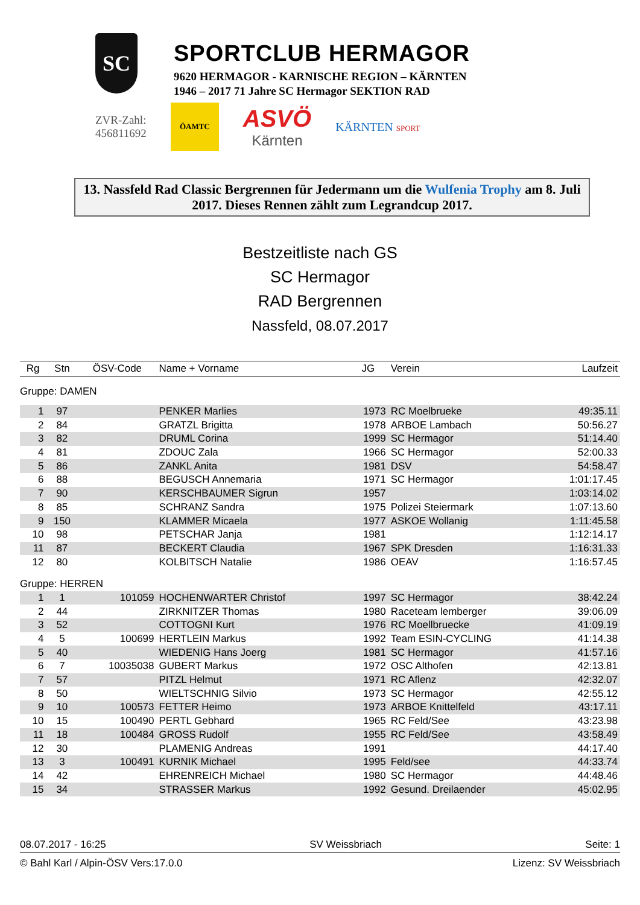SC
SPORTCLUB HERMAGOR
9620 HERMAGOR - KARNISCHE REGION – KÄRNTEN
1946 – 2017 71 Jahre SC Hermagor SEKTION RAD
ZVR-Zahl:
456811692
ÖAMTC
ASVÖ
Kärnten
KÄRNTEN SPORT
13. Nassfeld Rad Classic Bergrennen für Jedermann um die Wulfenia Trophy am 8. Juli 2017. Dieses Rennen zählt zum Legrandcup 2017.
Bestzeitliste nach GS
SC Hermagor
RAD Bergrennen
Nassfeld, 08.07.2017
| Rg | Stn | ÖSV-Code | Name + Vorname | JG | Verein | Laufzeit |
| --- | --- | --- | --- | --- | --- | --- |
| Gruppe: DAMEN | | | | | | |
| 1 | 97 | | PENKER Marlies | 1973 | RC Moelbrueke | 49:35.11 |
| 2 | 84 | | GRATZL Brigitta | 1978 | ARBOE Lambach | 50:56.27 |
| 3 | 82 | | DRUML Corina | 1999 | SC Hermagor | 51:14.40 |
| 4 | 81 | | ZDOUC Zala | 1966 | SC Hermagor | 52:00.33 |
| 5 | 86 | | ZANKL Anita | 1981 | DSV | 54:58.47 |
| 6 | 88 | | BEGUSCH Annemaria | 1971 | SC Hermagor | 1:01:17.45 |
| 7 | 90 | | KERSCHBAUMER Sigrun | 1957 | | 1:03:14.02 |
| 8 | 85 | | SCHRANZ Sandra | 1975 | Polizei Steiermark | 1:07:13.60 |
| 9 | 150 | | KLAMMER Micaela | 1977 | ASKOE Wollanig | 1:11:45.58 |
| 10 | 98 | | PETSCHAR Janja | 1981 | | 1:12:14.17 |
| 11 | 87 | | BECKERT Claudia | 1967 | SPK Dresden | 1:16:31.33 |
| 12 | 80 | | KOLBITSCH Natalie | 1986 | OEAV | 1:16:57.45 |
| Gruppe: HERREN | | | | | | |
| 1 | 1 | 101059 | HOCHENWARTER Christof | 1997 | SC Hermagor | 38:42.24 |
| 2 | 44 | | ZIRKNITZER Thomas | 1980 | Raceteam lemberger | 39:06.09 |
| 3 | 52 | | COTTOGNI Kurt | 1976 | RC Moellbruecke | 41:09.19 |
| 4 | 5 | 100699 | HERTLEIN Markus | 1992 | Team ESIN-CYCLING | 41:14.38 |
| 5 | 40 | | WIEDENIG Hans Joerg | 1981 | SC Hermagor | 41:57.16 |
| 6 | 7 | 10035038 | GUBERT Markus | 1972 | OSC Althofen | 42:13.81 |
| 7 | 57 | | PITZL Helmut | 1971 | RC Aflenz | 42:32.07 |
| 8 | 50 | | WIELTSCHNIG Silvio | 1973 | SC Hermagor | 42:55.12 |
| 9 | 10 | 100573 | FETTER Heimo | 1973 | ARBOE Knittelfeld | 43:17.11 |
| 10 | 15 | 100490 | PERTL Gebhard | 1965 | RC Feld/See | 43:23.98 |
| 11 | 18 | 100484 | GROSS Rudolf | 1955 | RC Feld/See | 43:58.49 |
| 12 | 30 | | PLAMENIG Andreas | 1991 | | 44:17.40 |
| 13 | 3 | 100491 | KURNIK Michael | 1995 | Feld/see | 44:33.74 |
| 14 | 42 | | EHRENREICH Michael | 1980 | SC Hermagor | 44:48.46 |
| 15 | 34 | | STRASSER Markus | 1992 | Gesund. Dreilaender | 45:02.95 |
08.07.2017 - 16:25 SV Weissbriach Seite: 1
© Bahl Karl / Alpin-ÖSV Vers:17.0.0 Lizenz: SV Weissbriach